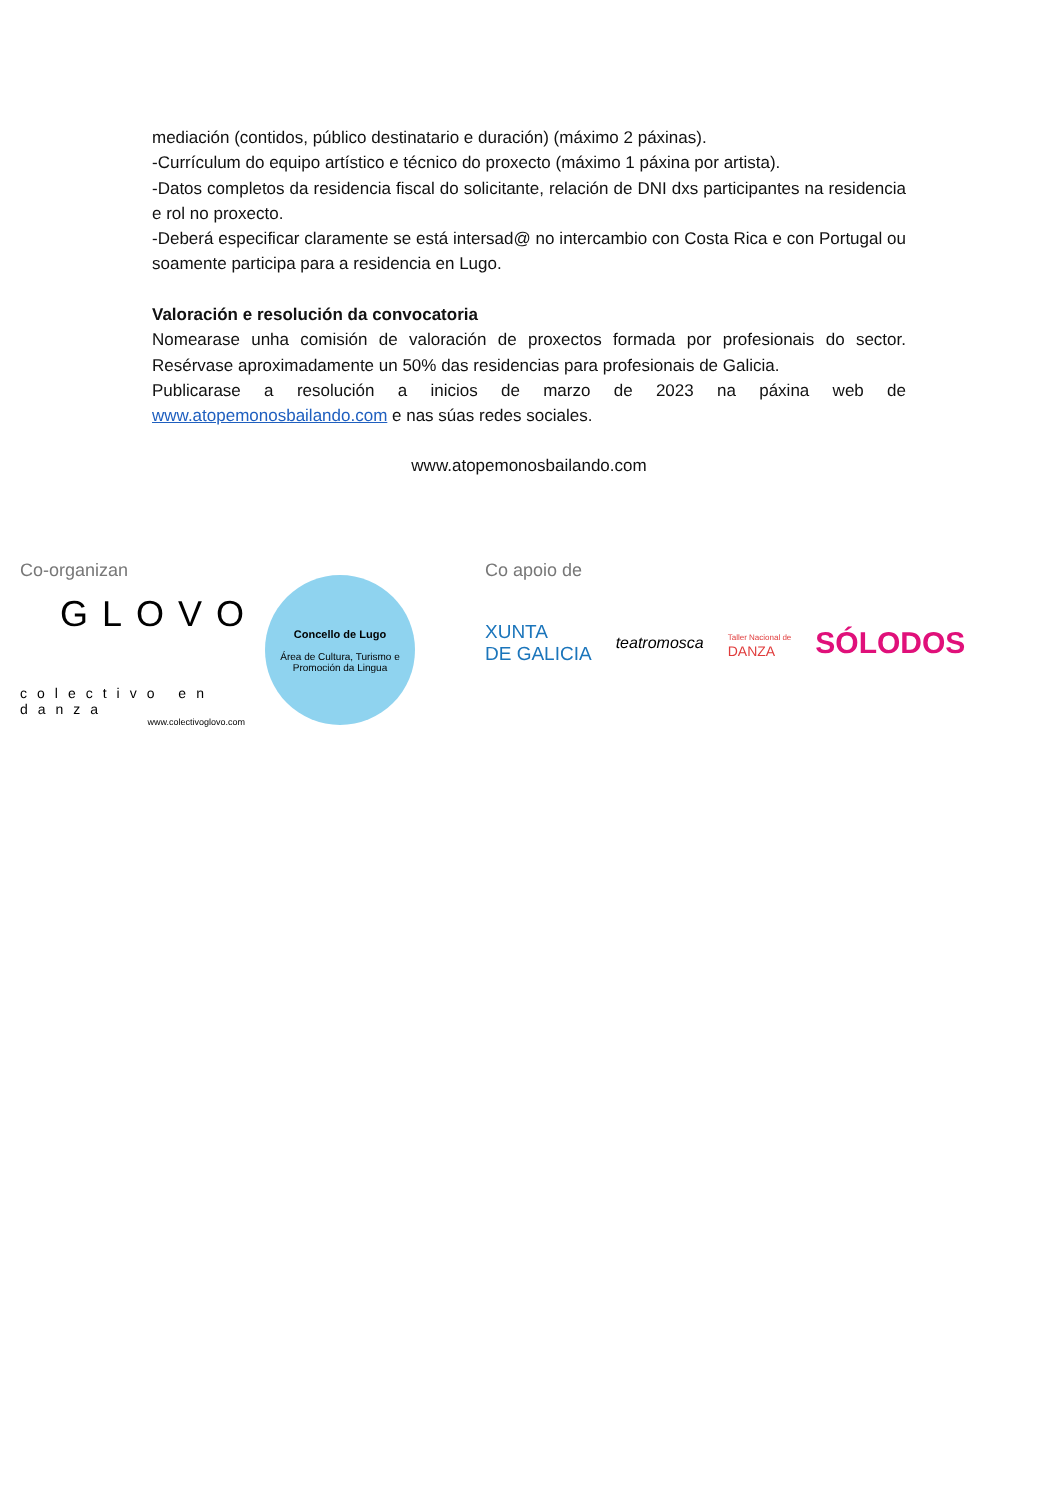mediación (contidos, público destinatario e duración) (máximo 2 páxinas).
-Currículum do equipo artístico e técnico do proxecto (máximo 1 páxina por artista).
-Datos completos da residencia fiscal do solicitante, relación de DNI dxs participantes na residencia e rol no proxecto.
-Deberá especificar claramente se está intersad@ no intercambio con Costa Rica e con Portugal ou soamente participa para a residencia en Lugo.
Valoración e resolución da convocatoria
Nomearase unha comisión de valoración de proxectos formada por profesionais do sector. Resérvase aproximadamente un 50% das residencias para profesionais de Galicia.
Publicarase a resolución a inicios de marzo de 2023 na páxina web de www.atopemonosbailando.com e nas súas redes sociales.
www.atopemonosbailando.com
Co-organizan
GLOVO
colectivo en danza
www.colectivoglovo.com
Concello de Lugo
Área de Cultura, Turismo e Promoción da Lingua
Co apoio de
XUNTA
DE GALICIA
teatromosca
Taller Nacional de
DANZA
SÓLODOS